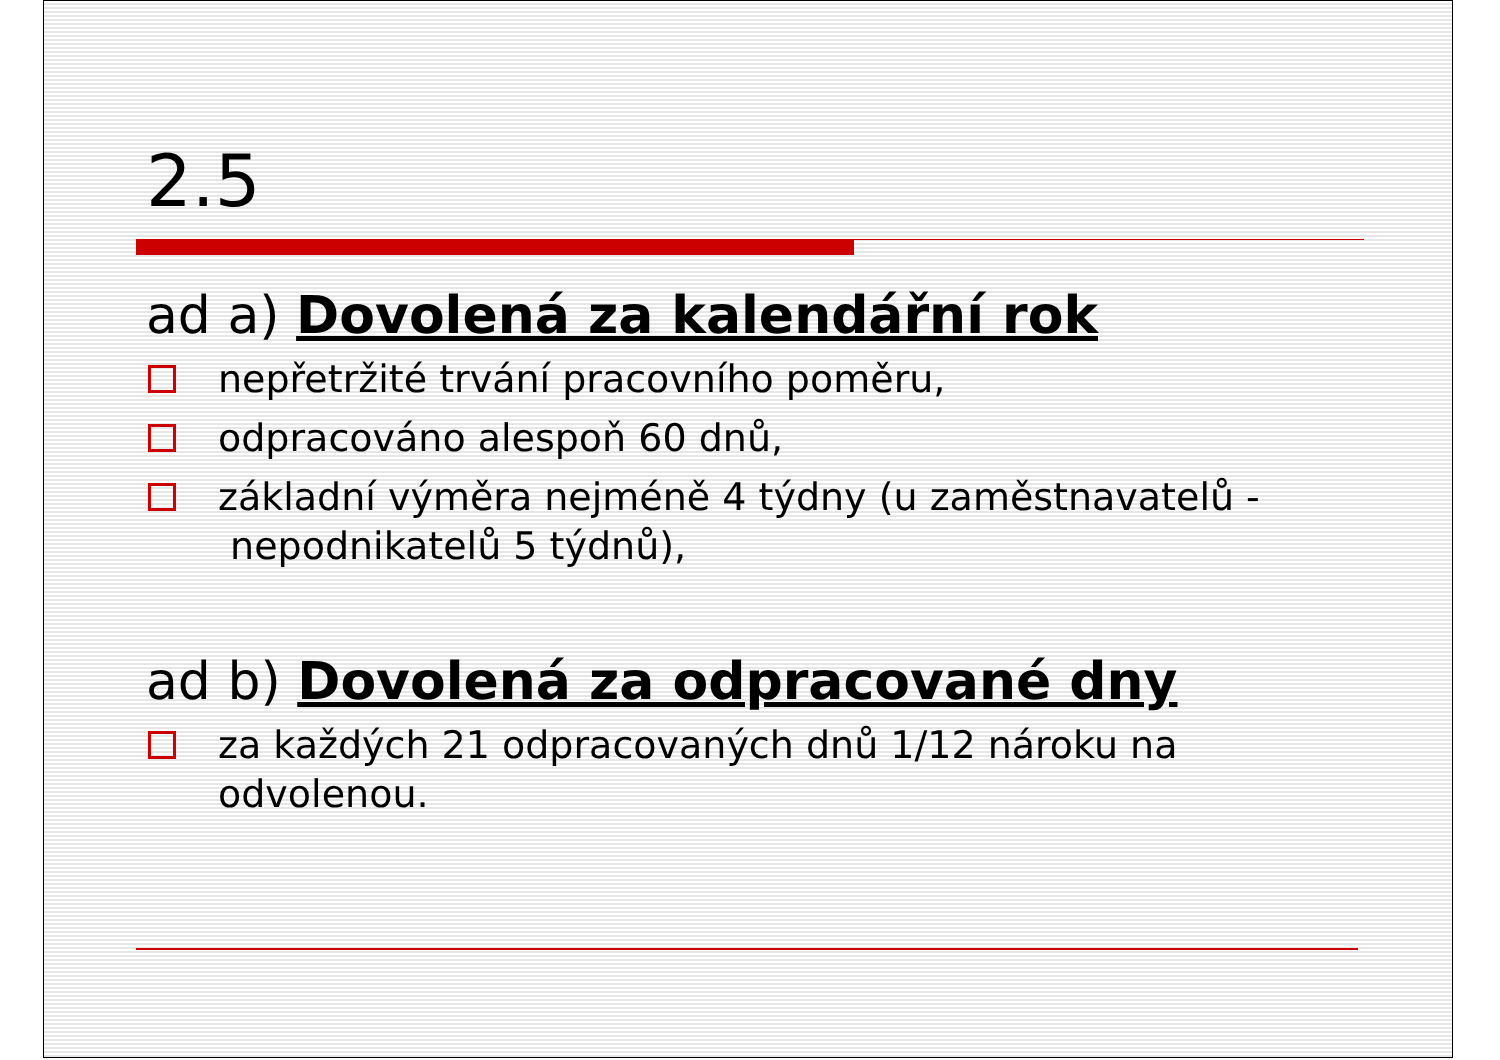2.5
ad a) Dovolená za kalendářní rok
nepřetržité trvání pracovního poměru,
odpracováno alespoň 60 dnů,
základní výměra nejméně 4 týdny (u zaměstnavatelů - nepodnikatelů 5 týdnů),
ad b) Dovolená za odpracované dny
za každých 21 odpracovaných dnů 1/12 nároku na odvolenou.